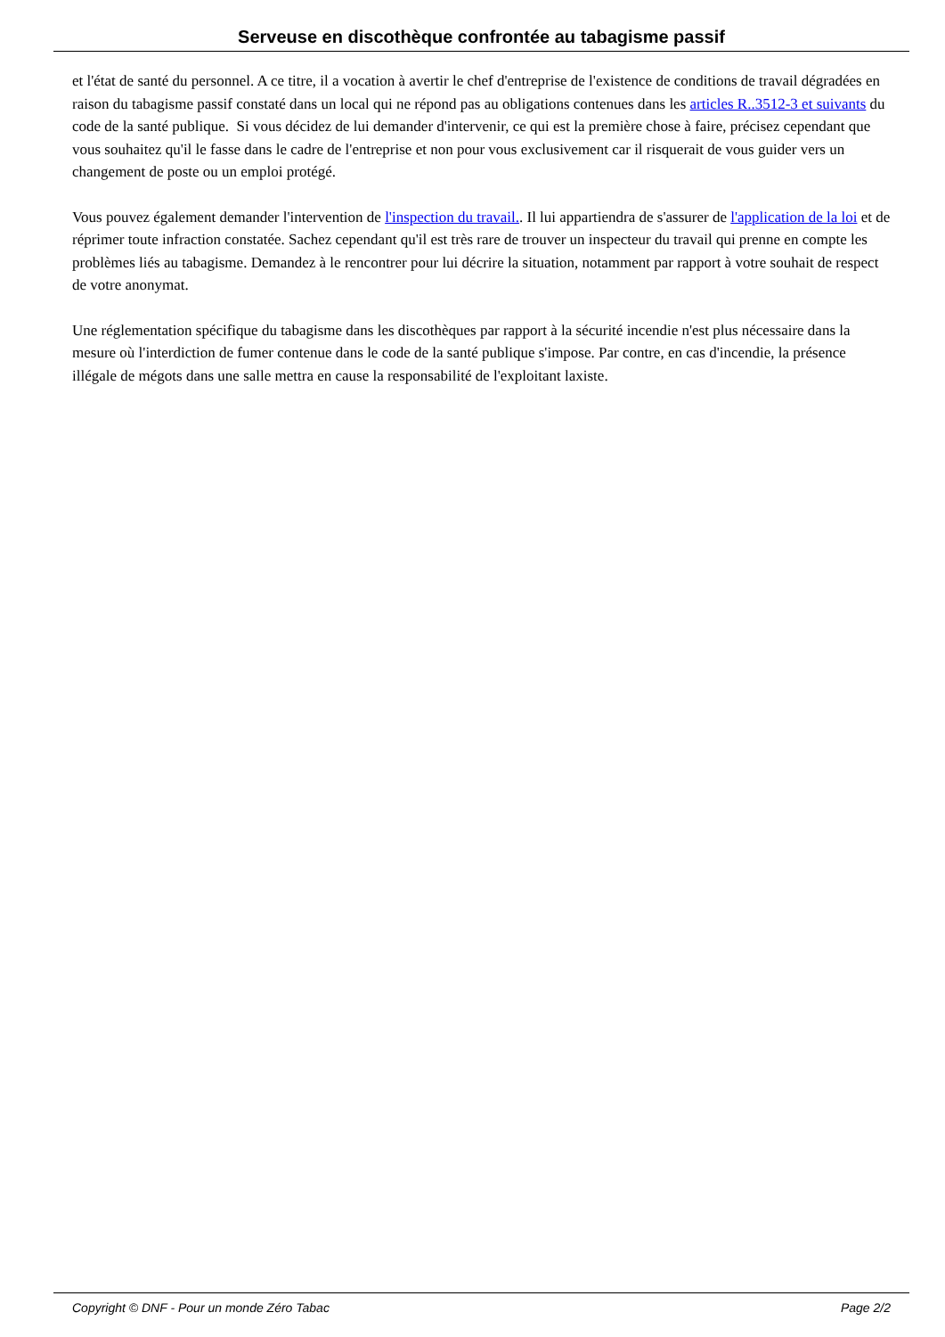Serveuse en discothèque confrontée au tabagisme passif
et l'état de santé du personnel. A ce titre, il a vocation à avertir le chef d'entreprise de l'existence de conditions de travail dégradées en raison du tabagisme passif constaté dans un local qui ne répond pas au obligations contenues dans les articles R..3512-3 et suivants du code de la santé publique. Si vous décidez de lui demander d'intervenir, ce qui est la première chose à faire, précisez cependant que vous souhaitez qu'il le fasse dans le cadre de l'entreprise et non pour vous exclusivement car il risquerait de vous guider vers un changement de poste ou un emploi protégé.
Vous pouvez également demander l'intervention de l'inspection du travail.. Il lui appartiendra de s'assurer de l'application de la loi et de réprimer toute infraction constatée. Sachez cependant qu'il est très rare de trouver un inspecteur du travail qui prenne en compte les problèmes liés au tabagisme. Demandez à le rencontrer pour lui décrire la situation, notamment par rapport à votre souhait de respect de votre anonymat.
Une réglementation spécifique du tabagisme dans les discothèques par rapport à la sécurité incendie n'est plus nécessaire dans la mesure où l'interdiction de fumer contenue dans le code de la santé publique s'impose. Par contre, en cas d'incendie, la présence illégale de mégots dans une salle mettra en cause la responsabilité de l'exploitant laxiste.
Copyright © DNF - Pour un monde Zéro Tabac Page 2/2